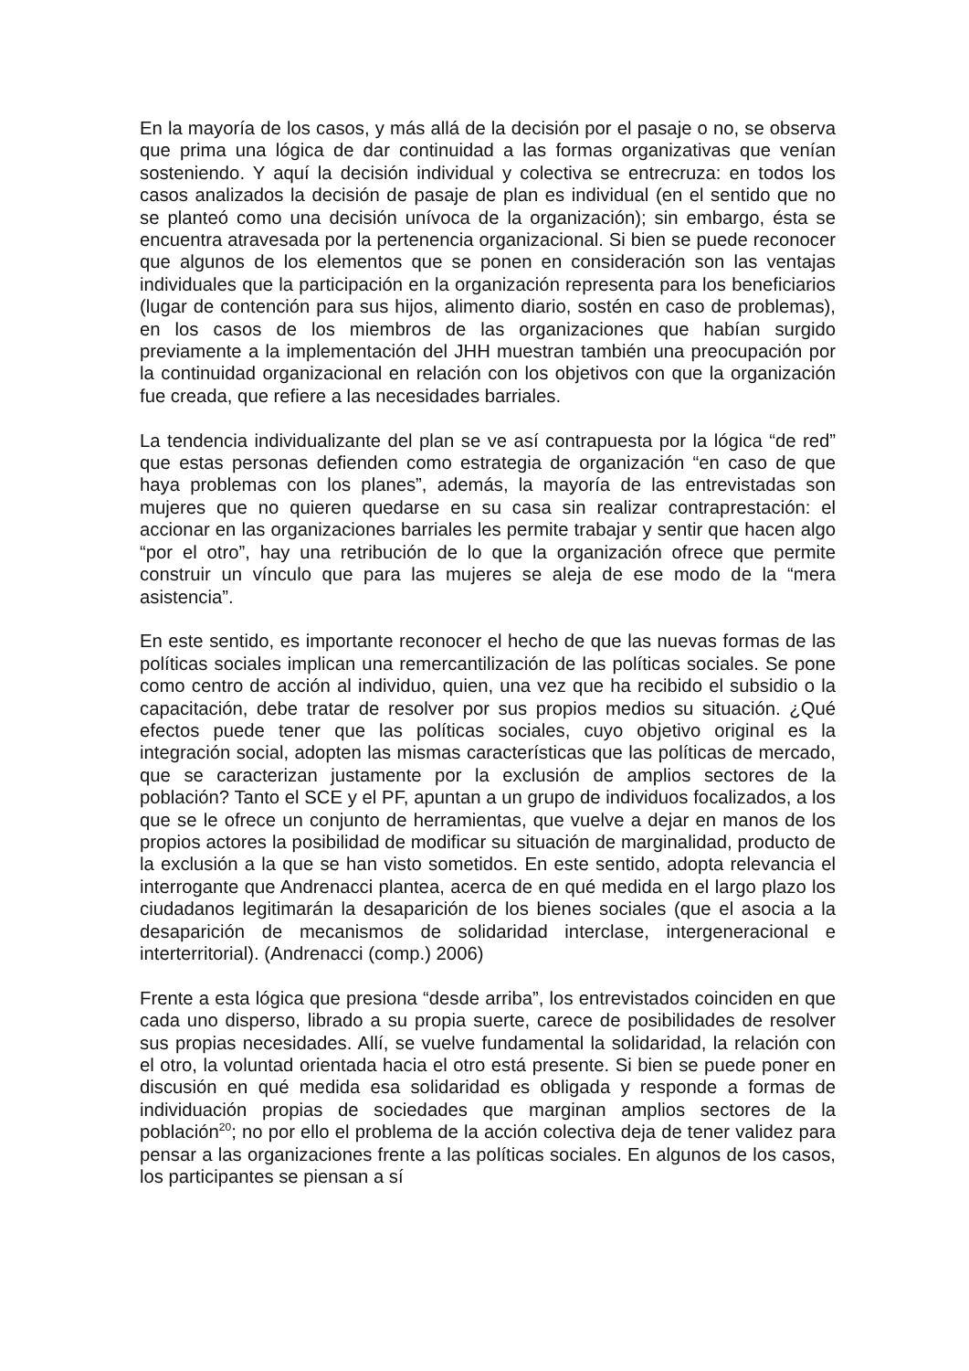En la mayoría de los casos, y más allá de la decisión por el pasaje o no, se observa que prima una lógica de dar continuidad a las formas organizativas que venían sosteniendo. Y aquí la decisión individual y colectiva se entrecruza: en todos los casos analizados la decisión de pasaje de plan es individual (en el sentido que no se planteó como una decisión unívoca de la organización); sin embargo, ésta se encuentra atravesada por la pertenencia organizacional. Si bien se puede reconocer que algunos de los elementos que se ponen en consideración son las ventajas individuales que la participación en la organización representa para los beneficiarios (lugar de contención para sus hijos, alimento diario, sostén en caso de problemas), en los casos de los miembros de las organizaciones que habían surgido previamente a la implementación del JHH muestran también una preocupación por la continuidad organizacional en relación con los objetivos con que la organización fue creada, que refiere a las necesidades barriales.
La tendencia individualizante del plan se ve así contrapuesta por la lógica “de red” que estas personas defienden como estrategia de organización “en caso de que haya problemas con los planes”, además, la mayoría de las entrevistadas son mujeres que no quieren quedarse en su casa sin realizar contraprestación: el accionar en las organizaciones barriales les permite trabajar y sentir que hacen algo “por el otro”, hay una retribución de lo que la organización ofrece que permite construir un vínculo que para las mujeres se aleja de ese modo de la “mera asistencia”.
En este sentido, es importante reconocer el hecho de que las nuevas formas de las políticas sociales implican una remercantilización de las políticas sociales. Se pone como centro de acción al individuo, quien, una vez que ha recibido el subsidio o la capacitación, debe tratar de resolver por sus propios medios su situación. ¿Qué efectos puede tener que las políticas sociales, cuyo objetivo original es la integración social, adopten las mismas características que las políticas de mercado, que se caracterizan justamente por la exclusión de amplios sectores de la población? Tanto el SCE y el PF, apuntan a un grupo de individuos focalizados, a los que se le ofrece un conjunto de herramientas, que vuelve a dejar en manos de los propios actores la posibilidad de modificar su situación de marginalidad, producto de la exclusión a la que se han visto sometidos. En este sentido, adopta relevancia el interrogante que Andrenacci plantea, acerca de en qué medida en el largo plazo los ciudadanos legitimarán la desaparición de los bienes sociales (que el asocia a la desaparición de mecanismos de solidaridad interclase, intergeneracional e interterritorial). (Andrenacci (comp.) 2006)
Frente a esta lógica que presiona “desde arriba”, los entrevistados coinciden en que cada uno disperso, librado a su propia suerte, carece de posibilidades de resolver sus propias necesidades. Allí, se vuelve fundamental la solidaridad, la relación con el otro, la voluntad orientada hacia el otro está presente. Si bien se puede poner en discusión en qué medida esa solidaridad es obligada y responde a formas de individuación propias de sociedades que marginan amplios sectores de la población<sup>20</sup>; no por ello el problema de la acción colectiva deja de tener validez para pensar a las organizaciones frente a las políticas sociales. En algunos de los casos, los participantes se piensan a sí